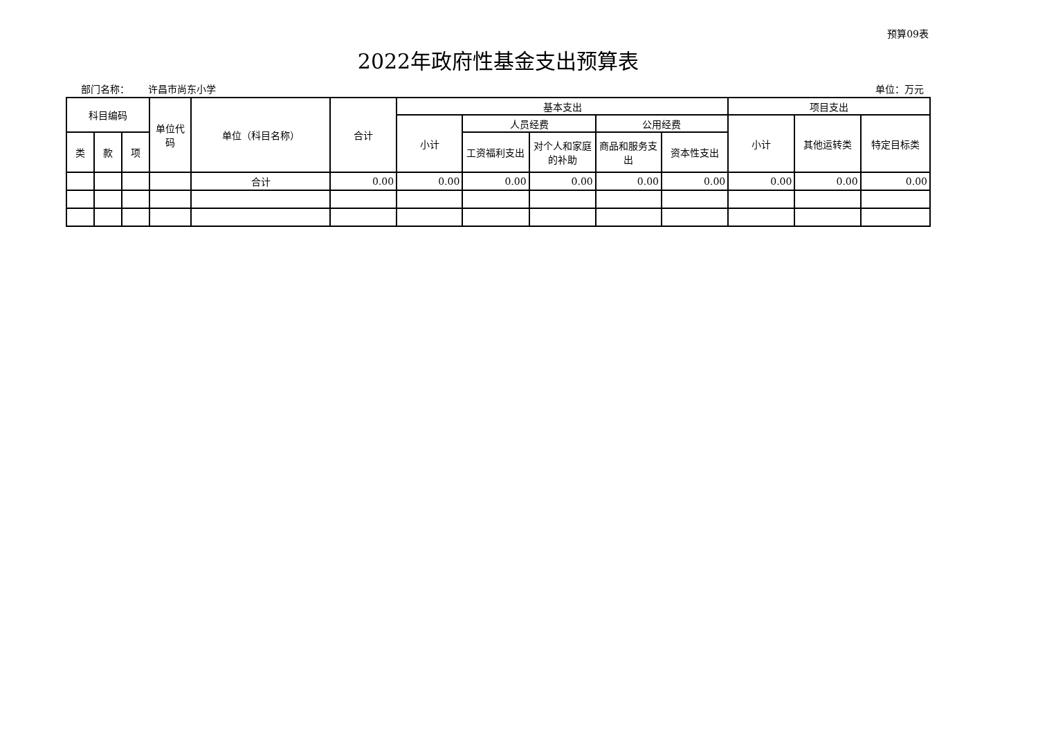预算09表
2022年政府性基金支出预算表
部门名称： 许昌市尚东小学 单位：万元
| 科目编码 | | | 单位代码 | 单位（科目名称） | 合计 | 基本支出 | | | | | 项目支出 | | |
| --- | --- | --- | --- | --- | --- | --- | --- | --- | --- | --- | --- | --- | --- |
| | | | | | | 小计 | 人员经费 | | 公用经费 | | 小计 | 其他运转类 | 特定目标类 |
| 类 | 款 | 项 | | | | | 工资福利支出 | 对个人和家庭的补助 | 商品和服务支出 | 资本性支出 | | | |
| | | | | 合计 | 0.00 | 0.00 | 0.00 | 0.00 | 0.00 | 0.00 | 0.00 | 0.00 | 0.00 |